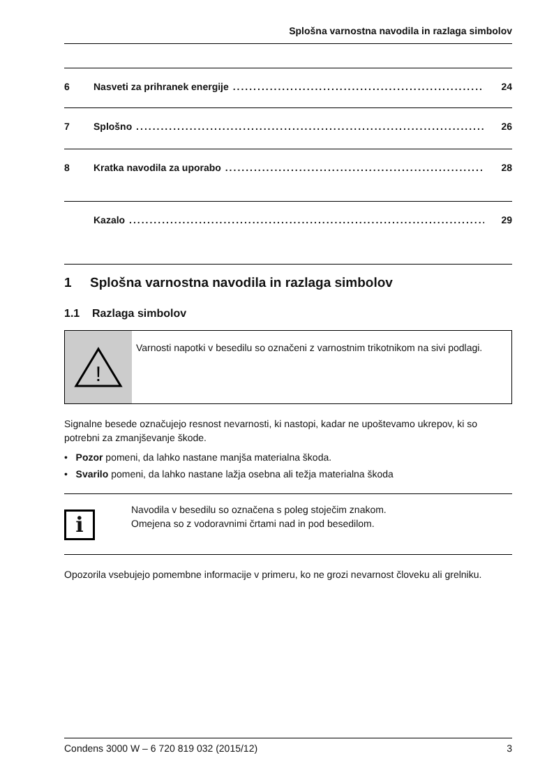Splošna varnostna navodila in razlaga simbolov
6 Nasveti za prihranek energije 24
7 Splošno 26
8 Kratka navodila za uporabo 28
Kazalo 29
1 Splošna varnostna navodila in razlaga simbolov
1.1 Razlaga simbolov
!
Varnosti napotki v besedilu so označeni z varnostnim trikotnikom na sivi podlagi.
Signalne besede označujejo resnost nevarnosti, ki nastopi, kadar ne upoštevamo ukrepov, ki so potrebni za zmanjševanje škode.
• Pozor pomeni, da lahko nastane manjša materialna škoda.
• Svarilo pomeni, da lahko nastane lažja osebna ali težja materialna škoda
i
Navodila v besedilu so označena s poleg stoječim znakom.
Omejena so z vodoravnimi črtami nad in pod besedilom.
Opozorila vsebujejo pomembne informacije v primeru, ko ne grozi nevarnost človeku ali grelniku.
Condens 3000 W – 6 720 819 032 (2015/12) 3